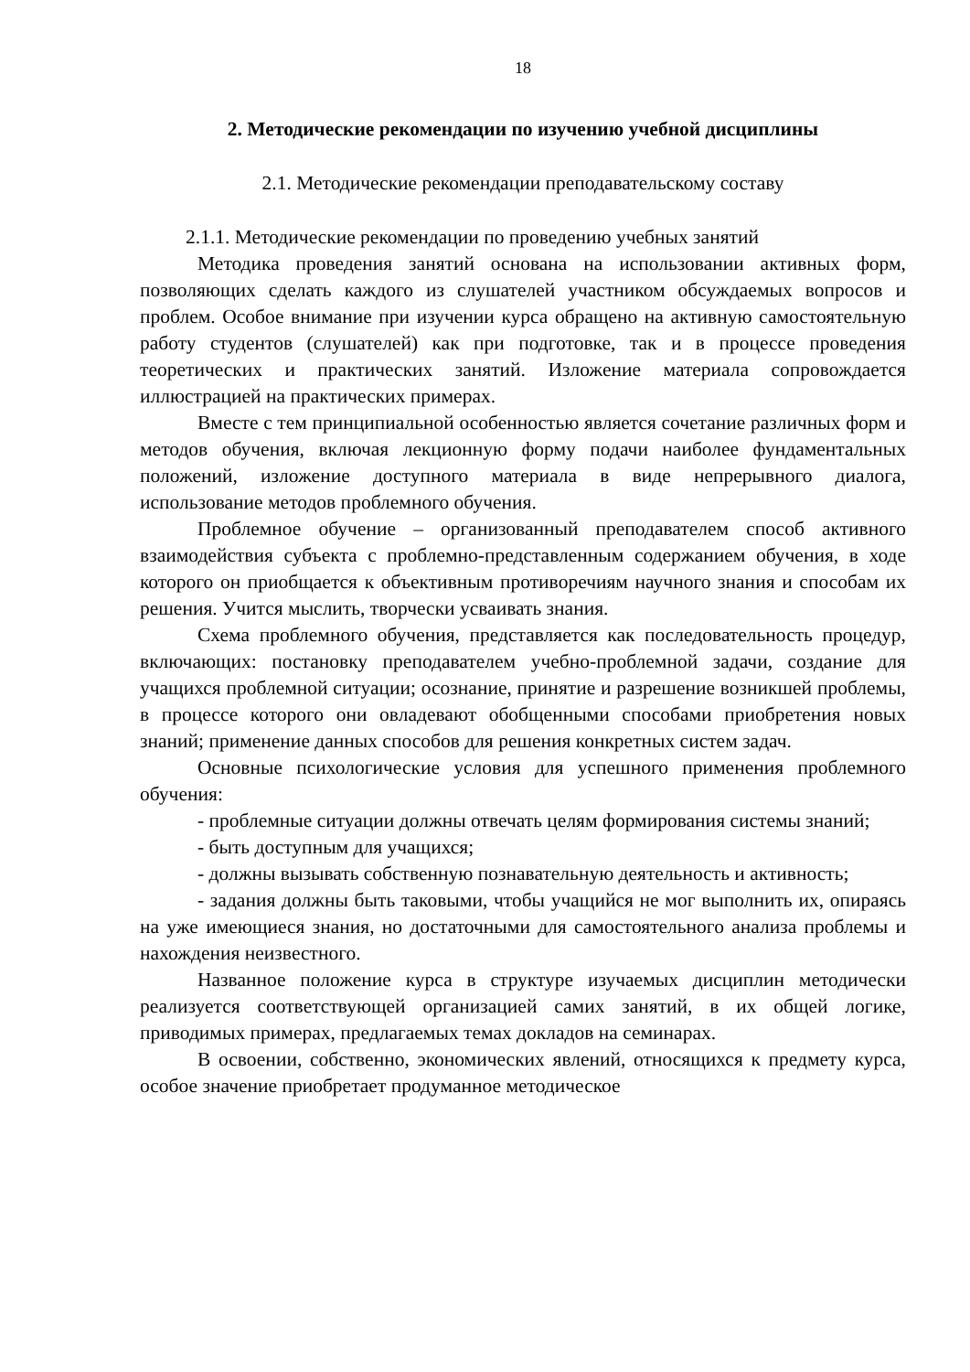18
2. Методические рекомендации по изучению учебной дисциплины
2.1. Методические рекомендации преподавательскому составу
2.1.1. Методические рекомендации по проведению учебных занятий
Методика проведения занятий основана на использовании активных форм, позволяющих сделать каждого из слушателей участником обсуждаемых вопросов и проблем. Особое внимание при изучении курса обращено на активную самостоятельную работу студентов (слушателей) как при подготовке, так и в процессе проведения теоретических и практических занятий. Изложение материала сопровождается иллюстрацией на практических примерах.
Вместе с тем принципиальной особенностью является сочетание различных форм и методов обучения, включая лекционную форму подачи наиболее фундаментальных положений, изложение доступного материала в виде непрерывного диалога, использование методов проблемного обучения.
Проблемное обучение – организованный преподавателем способ активного взаимодействия субъекта с проблемно-представленным содержанием обучения, в ходе которого он приобщается к объективным противоречиям научного знания и способам их решения. Учится мыслить, творчески усваивать знания.
Схема проблемного обучения, представляется как последовательность процедур, включающих: постановку преподавателем учебно-проблемной задачи, создание для учащихся проблемной ситуации; осознание, принятие и разрешение возникшей проблемы, в процессе которого они овладевают обобщенными способами приобретения новых знаний; применение данных способов для решения конкретных систем задач.
Основные психологические условия для успешного применения проблемного обучения:
- проблемные ситуации должны отвечать целям формирования системы знаний;
- быть доступным для учащихся;
- должны вызывать собственную познавательную деятельность и активность;
- задания должны быть таковыми, чтобы учащийся не мог выполнить их, опираясь на уже имеющиеся знания, но достаточными для самостоятельного анализа проблемы и нахождения неизвестного.
Названное положение курса в структуре изучаемых дисциплин методически реализуется соответствующей организацией самих занятий, в их общей логике, приводимых примерах, предлагаемых темах докладов на семинарах.
В освоении, собственно, экономических явлений, относящихся к предмету курса, особое значение приобретает продуманное методическое